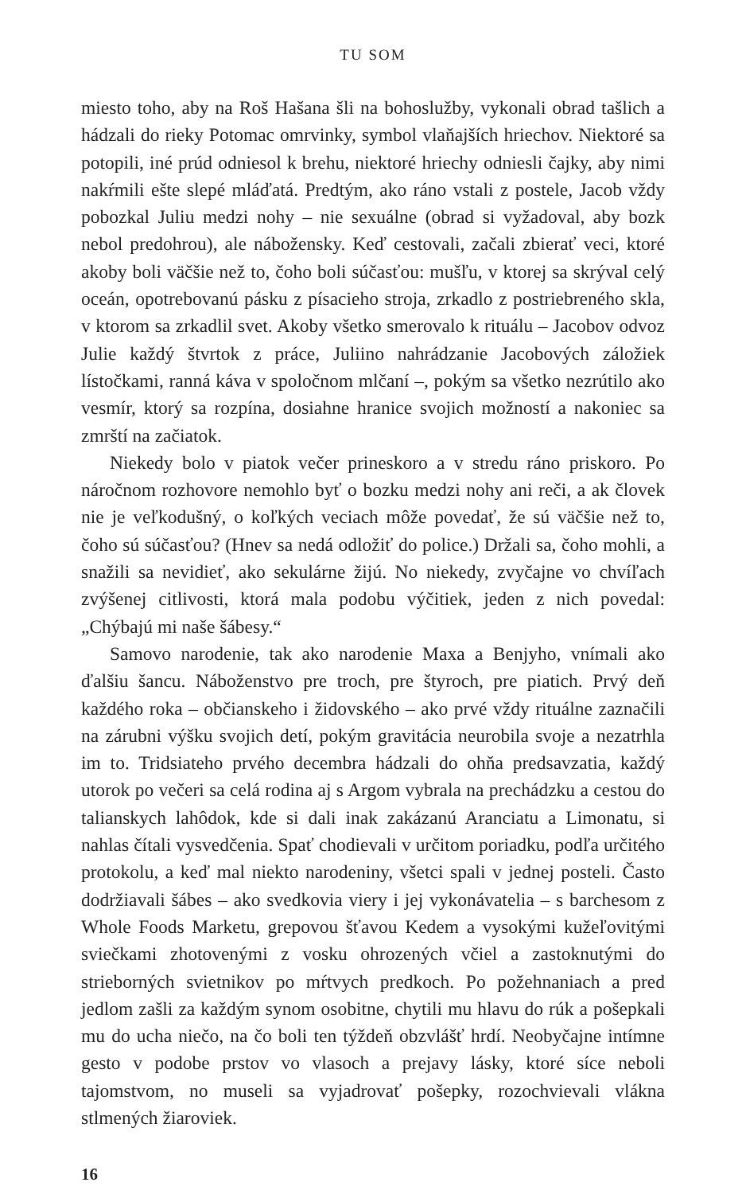TU SOM
miesto toho, aby na Roš Hašana šli na bohoslužby, vykonali obrad tašlich a hádzali do rieky Potomac omrvinky, symbol vlaňajších hriechov. Niektoré sa potopili, iné prúd odniesol k brehu, niektoré hriechy odniesli čajky, aby nimi nakŕmili ešte slepé mláďatá. Predtým, ako ráno vstali z postele, Jacob vždy pobozkal Juliu medzi nohy – nie sexuálne (obrad si vyžadoval, aby bozk nebol predohrou), ale nábožensky. Keď cestovali, začali zbierať veci, ktoré akoby boli väčšie než to, čoho boli súčasťou: mušľu, v ktorej sa skrýval celý oceán, opotrebovanú pásku z písacieho stroja, zrkadlo z postriebreného skla, v ktorom sa zrkadlil svet. Akoby všetko smerovalo k rituálu – Jacobov odvoz Julie každý štvrtok z práce, Juliino nahrádzanie Jacobových záložiek lístočkami, ranná káva v spoločnom mlčaní –, pokým sa všetko nezrútilo ako vesmír, ktorý sa rozpína, dosiahne hranice svojich možností a nakoniec sa zmrští na začiatok.
Niekedy bolo v piatok večer prineskoro a v stredu ráno priskoro. Po náročnom rozhovore nemohlo byť o bozku medzi nohy ani reči, a ak človek nie je veľkodušný, o koľkých veciach môže povedať, že sú väčšie než to, čoho sú súčasťou? (Hnev sa nedá odložiť do police.) Držali sa, čoho mohli, a snažili sa nevidieť, ako sekulárne žijú. No niekedy, zvyčajne vo chvíľach zvýšenej citlivosti, ktorá mala podobu výčitiek, jeden z nich povedal: „Chýbajú mi naše šábesy.“
Samovo narodenie, tak ako narodenie Maxa a Benjyho, vnímali ako ďalšiu šancu. Náboženstvo pre troch, pre štyroch, pre piatich. Prvý deň každého roka – občianskeho i židovského – ako prvé vždy rituálne zaznačili na zárubni výšku svojich detí, pokým gravitácia neurobila svoje a nezatrhla im to. Tridsiateho prvého decembra hádzali do ohňa predsavzatia, každý utorok po večeri sa celá rodina aj s Argom vybrala na prechádzku a cestou do talianskych lahôdok, kde si dali inak zakázanú Aranciatu a Limonatu, si nahlas čítali vysvedčenia. Spať chodievali v určitom poriadku, podľa určitého protokolu, a keď mal niekto narodeniny, všetci spali v jednej posteli. Často dodržiavali šábes – ako svedkovia viery i jej vykonávatelia – s barchesom z Whole Foods Marketu, grepovou šťavou Kedem a vysokými kužeľovitými sviečkami zhotovenými z vosku ohrozených včiel a zastoknutými do strieborných svietnikov po mŕtvych predkoch. Po požehnaniach a pred jedlom zašli za každým synom osobitne, chytili mu hlavu do rúk a pošepkali mu do ucha niečo, na čo boli ten týždeň obzvlášť hrdí. Neobyčajne intímne gesto v podobe prstov vo vlasoch a prejavy lásky, ktoré síce neboli tajomstvom, no museli sa vyjadrovať pošepky, rozochvievali vlákna stlmených žiaroviek.
16